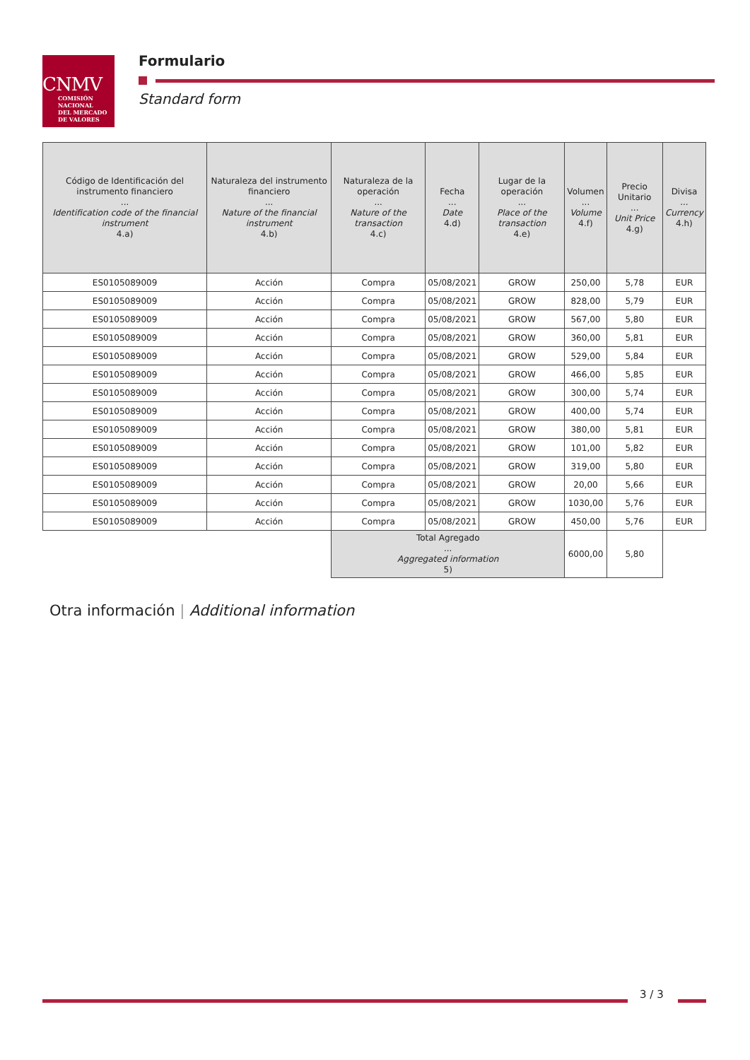CNMV
COMISIÓN
NACIONAL
DEL MERCADO
DE VALORES
Formulario
Standard form
| Código de Identificación del instrumento financiero ... Identification code of the financial instrument 4.a) | Naturaleza del instrumento financiero ... Nature of the financial instrument 4.b) | Naturaleza de la operación ... Nature of the transaction 4.c) | Fecha ... Date 4.d) | Lugar de la operación ... Place of the transaction 4.e) | Volumen ... Volume 4.f) | Precio Unitario ... Unit Price 4.g) | Divisa ... Currency 4.h) |
| --- | --- | --- | --- | --- | --- | --- | --- |
| ES0105089009 | Acción | Compra | 05/08/2021 | GROW | 250,00 | 5,78 | EUR |
| ES0105089009 | Acción | Compra | 05/08/2021 | GROW | 828,00 | 5,79 | EUR |
| ES0105089009 | Acción | Compra | 05/08/2021 | GROW | 567,00 | 5,80 | EUR |
| ES0105089009 | Acción | Compra | 05/08/2021 | GROW | 360,00 | 5,81 | EUR |
| ES0105089009 | Acción | Compra | 05/08/2021 | GROW | 529,00 | 5,84 | EUR |
| ES0105089009 | Acción | Compra | 05/08/2021 | GROW | 466,00 | 5,85 | EUR |
| ES0105089009 | Acción | Compra | 05/08/2021 | GROW | 300,00 | 5,74 | EUR |
| ES0105089009 | Acción | Compra | 05/08/2021 | GROW | 400,00 | 5,74 | EUR |
| ES0105089009 | Acción | Compra | 05/08/2021 | GROW | 380,00 | 5,81 | EUR |
| ES0105089009 | Acción | Compra | 05/08/2021 | GROW | 101,00 | 5,82 | EUR |
| ES0105089009 | Acción | Compra | 05/08/2021 | GROW | 319,00 | 5,80 | EUR |
| ES0105089009 | Acción | Compra | 05/08/2021 | GROW | 20,00 | 5,66 | EUR |
| ES0105089009 | Acción | Compra | 05/08/2021 | GROW | 1030,00 | 5,76 | EUR |
| ES0105089009 | Acción | Compra | 05/08/2021 | GROW | 450,00 | 5,76 | EUR |
| | | Total Agregado ... Aggregated information 5) | | | 6000,00 | 5,80 | |
Otra información | Additional information
3 / 3